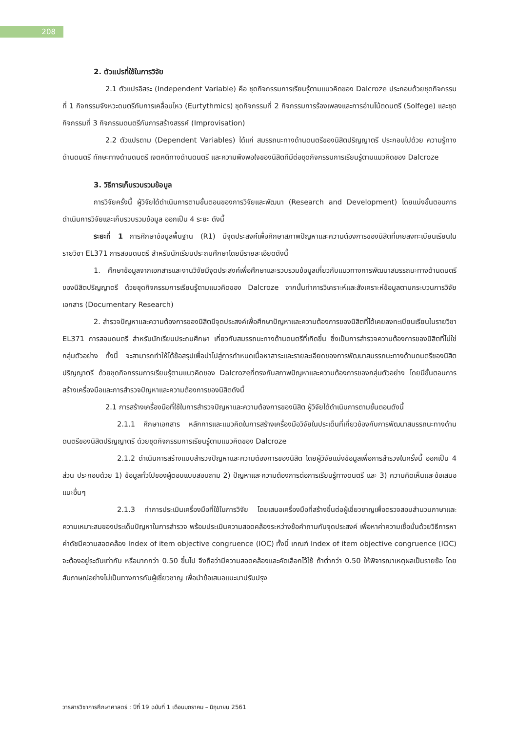208
2. ตัวแปรที่ใช้ในการวิจัย
2.1 ตัวแปรอิสระ (Independent Variable) คือ ชุดกิจกรรมการเรียนรู้ตามแนวคิดของ Dalcroze ประกอบด้วยชุดกิจกรรมที่ 1 กิจกรรมจังหวะดนตรีกับการเคลื่อนไหว (Eurtythmics) ชุดกิจกรรมที่ 2 กิจกรรมการร้องเพลงและการอ่านโน้ตดนตรี (Solfege) และชุดกิจกรรมที่ 3 กิจกรรมดนตรีกับการสร้างสรรค์ (Improvisation)
2.2 ตัวแปรตาม (Dependent Variables) ได้แก่ สมรรถนะทางด้านดนตรีของนิสิตปริญญาตรี ประกอบไปด้วย ความรู้ทางด้านดนตรี ทักษะทางด้านดนตรี เจตคติทางด้านดนตรี และความพึงพอใจของนิสิตทีมีต่อชุดกิจกรรมการเรียนรู้ตามแนวคิดของ Dalcroze
3. วิธีการเก็บรวบรวมข้อมูล
การวิจัยครั้งนี้ ผู้วิจัยได้ดำเนินการตามขั้นตอนของการวิจัยและพัฒนา (Research and Development) โดยแบ่งขั้นตอนการดำเนินการวิจัยและเก็บรวบรวมข้อมูล ออกเป็น 4 ระยะ ดังนี้
ระยะที่ 1 การศึกษาข้อมูลพื้นฐาน (R1) มีจุดประสงค์เพื่อศึกษาสภาพปัญหาและความต้องการของนิสิตที่เคยลงทะเบียนเรียนในรายวิชา EL371 การสอนดนตรี สำหรับนักเรียนประถมศึกษาโดยมีรายละเอียดดังนี้
1. ศึกษาข้อมูลจากเอกสารและงานวิจัยมีจุดประสงค์เพื่อศึกษาและรวบรวมข้อมูลเกี่ยวกับแนวทางการพัฒนาสมรรถนะทางด้านดนตรีของนิสิตปริญญาตรี ด้วยชุดกิจกรรมการเรียนรู้ตามแนวคิดของ Dalcroze จากนั้นทำการวิเคราะห์และสังเคราะห์ข้อมูลตามกระบวนการวิจัยเอกสาร (Documentary Research)
2. สำรวจปัญหาและความต้องการของนิสิตมีจุดประสงค์เพื่อศึกษาปัญหาและความต้องการของนิสิตที่ได้เคยลงทะเบียนเรียนในรายวิชา EL371 การสอนดนตรี สำหรับนักเรียนประถมศึกษา เกี่ยวกับสมรรถนะทางด้านดนตรีที่เกิดขึ้น ซึ่งเป็นการสำรวจความต้องการของนิสิตที่ไม่ใช่กลุ่มตัวอย่าง ทั้งนี้ จะสามารถทำให้ได้ข้อสรุปเพื่อนำไปสู่การกำหนดเนื้อหาสาระและรายละเอียดของการพัฒนาสมรรถนะทางด้านดนตรีของนิสิตปริญญาตรี ด้วยชุดกิจกรรมการเรียนรู้ตามแนวคิดของ Dalcrozeที่ตรงกับสภาพปัญหาและความต้องการของกลุ่มตัวอย่าง โดยมีขั้นตอนการสร้างเครื่องมือและการสำรวจปัญหาและความต้องการของนิสิตดังนี้
2.1 การสร้างเครื่องมือที่ใช้ในการสำรวจปัญหาและความต้องการของนิสิต ผู้วิจัยได้ดำเนินการตามขั้นตอนดังนี้
2.1.1 ศึกษาเอกสาร หลักการและแนวคิดในการสร้างเครื่องมือวิจัยในประเด็นที่เกี่ยวข้องกับการพัฒนาสมรรถนะทางด้านดนตรีของนิสิตปริญญาตรี ด้วยชุดกิจกรรมการเรียนรู้ตามแนวคิดของ Dalcroze
2.1.2 ดำเนินการสร้างแบบสำรวจปัญหาและความต้องการของนิสิต โดยผู้วิจัยแบ่งข้อมูลเพื่อการสำรวจในครั้งนี้ ออกเป็น 4 ส่วน ประกอบด้วย 1) ข้อมูลทั่วไปของผู้ตอบแบบสอบถาม 2) ปัญหาและความต้องการต่อการเรียนรู้ทางดนตรี และ 3) ความคิดเห็นและข้อเสนอแนะอื่นๆ
2.1.3 ทำการประเมินเครื่องมือที่ใช้ในการวิจัย โดยเสนอเครื่องมือที่สร้างขึ้นต่อผู้เชี่ยวชาญเพื่อตรวจสอบสำนวนภาษาและความเหมาะสมของประเด็นปัญหาในการสำรวจ พร้อมประเมินความสอดคล้องระหว่างข้อคำถามกับจุดประสงค์ เพื่อหาค่าความเชื่อมั่นด้วยวิธีการหาค่าดัชนีความสอดคล้อง Index of item objective congruence (IOC) ทั้งนี้ เกณฑ์ Index of item objective congruence (IOC) จะต้องอยู่ระดับเท่ากับ หรือมากกว่า 0.50 ขึ้นไป จึงถือว่ามีความสอดคล้องและคัดเลือกไว้ใช้ ถ้าต่ำกว่า 0.50 ให้พิจารณาเหตุผลเป็นรายข้อ โดยสัมภาษณ์อย่างไม่เป็นทางการกับผู้เชี่ยวชาญ เพื่อนำข้อเสนอแนะมาปรับปรุง
วารสารวิชาการศึกษาศาสตร์ : ปีที่ 19 ฉบับที่ 1 เดือนมกราคม – มิถุนายน 2561